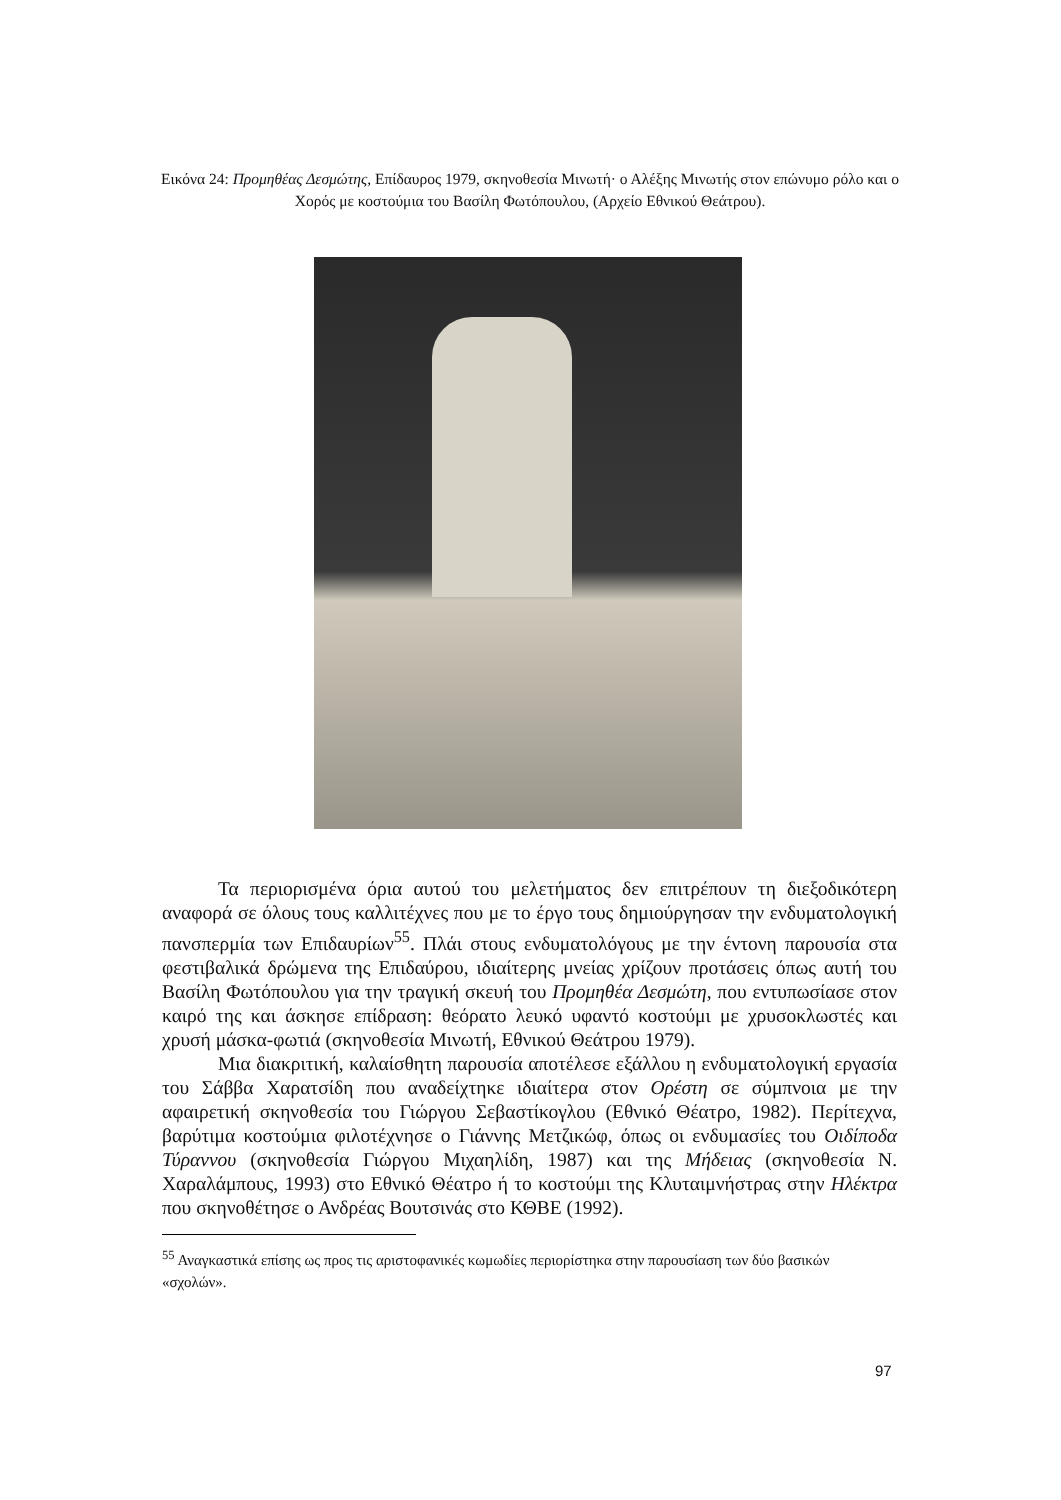Εικόνα 24: Προμηθέας Δεσμώτης, Επίδαυρος 1979, σκηνοθεσία Μινωτή· ο Αλέξης Μινωτής στον επώνυμο ρόλο και ο Χορός με κοστούμια του Βασίλη Φωτόπουλου, (Αρχείο Εθνικού Θεάτρου).
Τα περιορισμένα όρια αυτού του μελετήματος δεν επιτρέπουν τη διεξοδικότερη αναφορά σε όλους τους καλλιτέχνες που με το έργο τους δημιούργησαν την ενδυματολογική πανσπερμία των Επιδαυρίων<sup>55</sup>. Πλάι στους ενδυματολόγους με την έντονη παρουσία στα φεστιβαλικά δρώμενα της Επιδαύρου, ιδιαίτερης μνείας χρίζουν προτάσεις όπως αυτή του Βασίλη Φωτόπουλου για την τραγική σκευή του Προμηθέα Δεσμώτη, που εντυπωσίασε στον καιρό της και άσκησε επίδραση: θεόρατο λευκό υφαντό κοστούμι με χρυσοκλωστές και χρυσή μάσκα-φωτιά (σκηνοθεσία Μινωτή, Εθνικού Θεάτρου 1979).
Μια διακριτική, καλαίσθητη παρουσία αποτέλεσε εξάλλου η ενδυματολογική εργασία του Σάββα Χαρατσίδη που αναδείχτηκε ιδιαίτερα στον Ορέστη σε σύμπνοια με την αφαιρετική σκηνοθεσία του Γιώργου Σεβαστίκογλου (Εθνικό Θέατρο, 1982). Περίτεχνα, βαρύτιμα κοστούμια φιλοτέχνησε ο Γιάννης Μετζικώφ, όπως οι ενδυμασίες του Οιδίποδα Τύραννου (σκηνοθεσία Γιώργου Μιχαηλίδη, 1987) και της Μήδειας (σκηνοθεσία Ν. Χαραλάμπους, 1993) στο Εθνικό Θέατρο ή το κοστούμι της Κλυταιμνήστρας στην Ηλέκτρα που σκηνοθέτησε ο Ανδρέας Βουτσινάς στο ΚΘΒΕ (1992).
<sup>55</sup> Αναγκαστικά επίσης ως προς τις αριστοφανικές κωμωδίες περιορίστηκα στην παρουσίαση των δύο βασικών «σχολών».
97